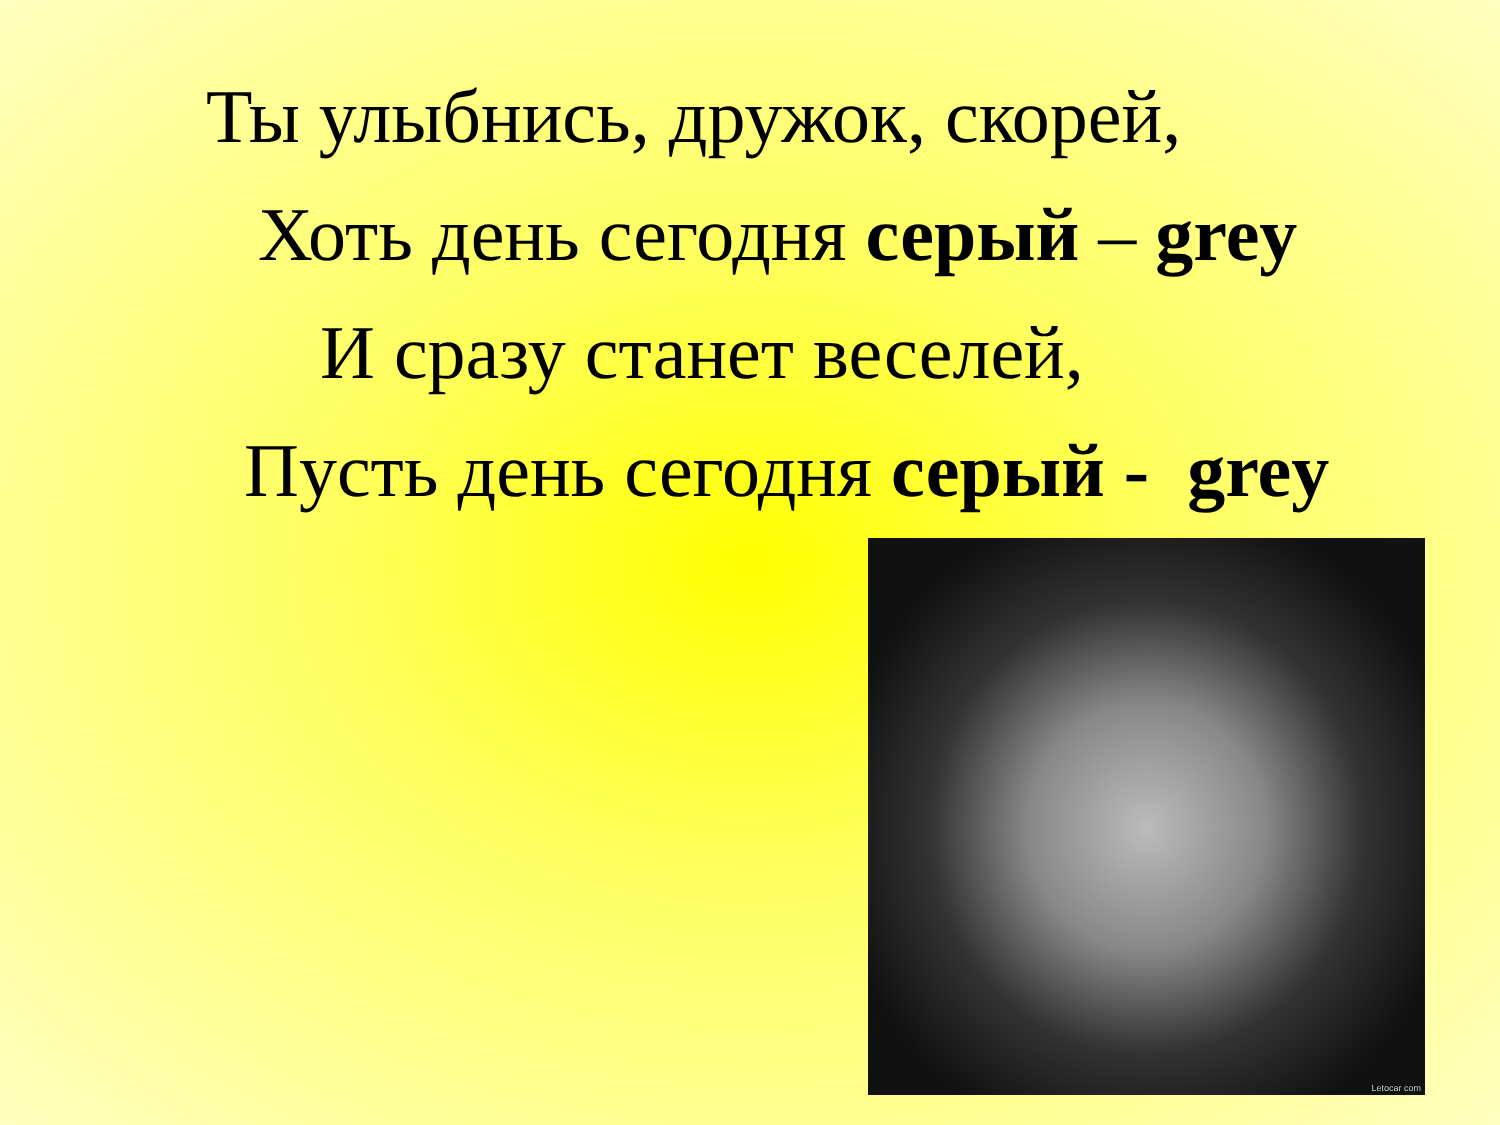Ты улыбнись, дружок, скорей,
Хоть день сегодня серый – grey
И сразу станет веселей,
Пусть день сегодня серый - grey
Letocar com